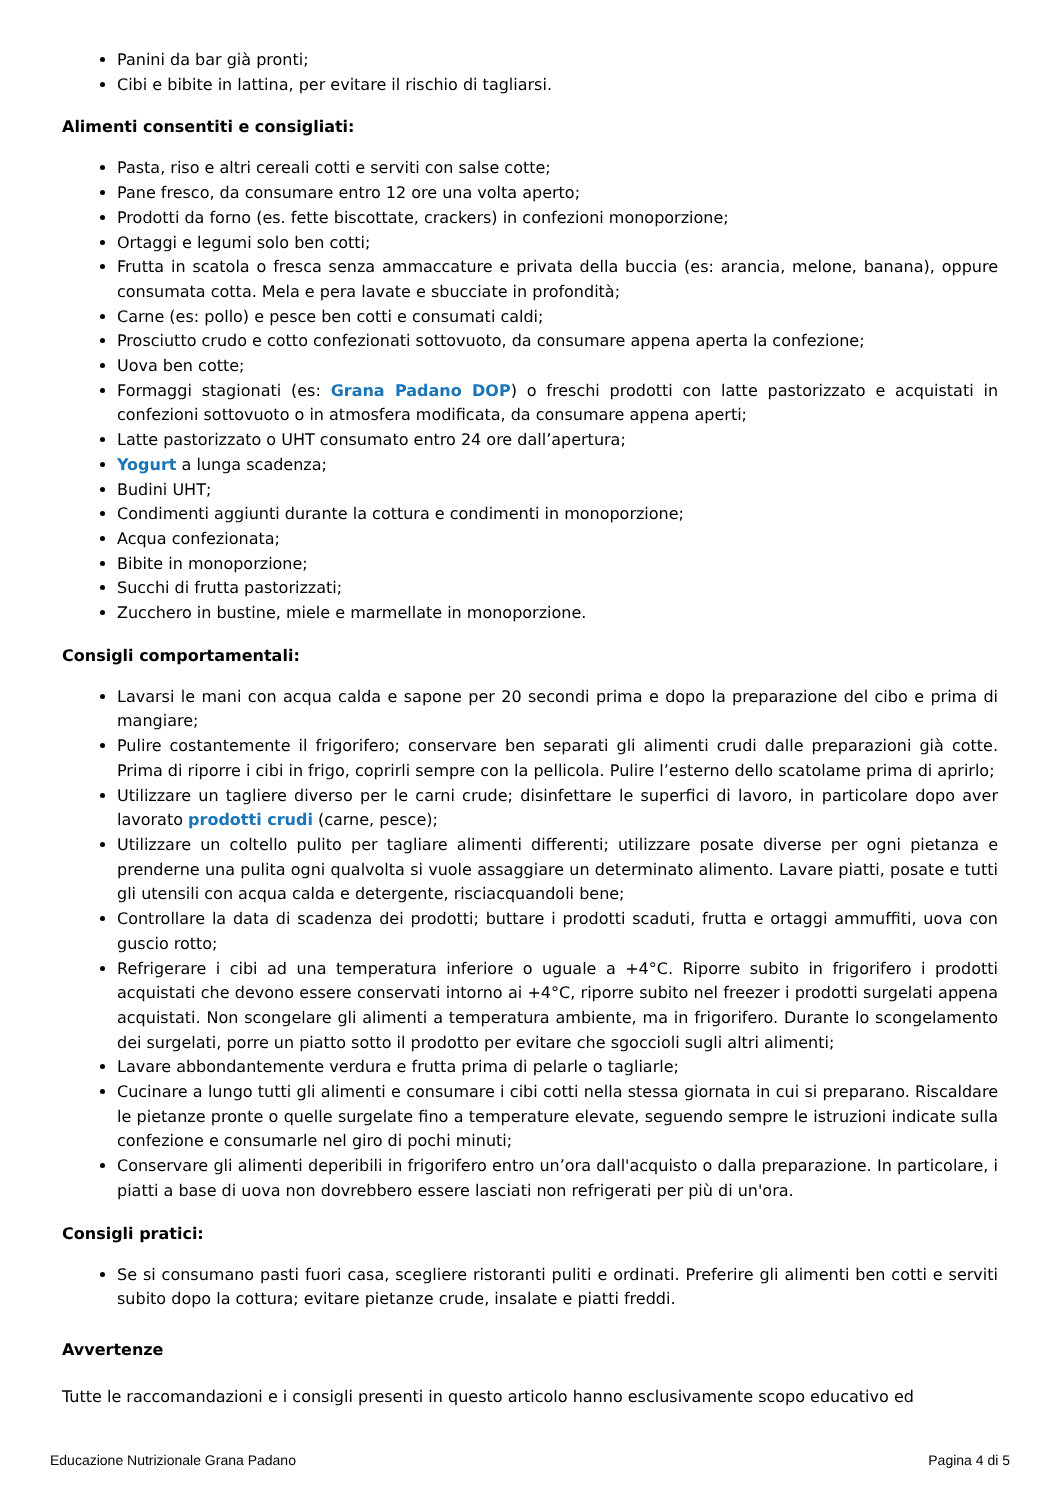Panini da bar già pronti;
Cibi e bibite in lattina, per evitare il rischio di tagliarsi.
Alimenti consentiti e consigliati:
Pasta, riso e altri cereali cotti e serviti con salse cotte;
Pane fresco, da consumare entro 12 ore una volta aperto;
Prodotti da forno (es. fette biscottate, crackers) in confezioni monoporzione;
Ortaggi e legumi solo ben cotti;
Frutta in scatola o fresca senza ammaccature e privata della buccia (es: arancia, melone, banana), oppure consumata cotta. Mela e pera lavate e sbucciate in profondità;
Carne (es: pollo) e pesce ben cotti e consumati caldi;
Prosciutto crudo e cotto confezionati sottovuoto, da consumare appena aperta la confezione;
Uova ben cotte;
Formaggi stagionati (es: Grana Padano DOP) o freschi prodotti con latte pastorizzato e acquistati in confezioni sottovuoto o in atmosfera modificata, da consumare appena aperti;
Latte pastorizzato o UHT consumato entro 24 ore dall’apertura;
Yogurt a lunga scadenza;
Budini UHT;
Condimenti aggiunti durante la cottura e condimenti in monoporzione;
Acqua confezionata;
Bibite in monoporzione;
Succhi di frutta pastorizzati;
Zucchero in bustine, miele e marmellate in monoporzione.
Consigli comportamentali:
Lavarsi le mani con acqua calda e sapone per 20 secondi prima e dopo la preparazione del cibo e prima di mangiare;
Pulire costantemente il frigorifero; conservare ben separati gli alimenti crudi dalle preparazioni già cotte. Prima di riporre i cibi in frigo, coprirli sempre con la pellicola. Pulire l’esterno dello scatolame prima di aprirlo;
Utilizzare un tagliere diverso per le carni crude; disinfettare le superfici di lavoro, in particolare dopo aver lavorato prodotti crudi (carne, pesce);
Utilizzare un coltello pulito per tagliare alimenti differenti; utilizzare posate diverse per ogni pietanza e prenderne una pulita ogni qualvolta si vuole assaggiare un determinato alimento. Lavare piatti, posate e tutti gli utensili con acqua calda e detergente, risciacquandoli bene;
Controllare la data di scadenza dei prodotti; buttare i prodotti scaduti, frutta e ortaggi ammuffiti, uova con guscio rotto;
Refrigerare i cibi ad una temperatura inferiore o uguale a +4°C. Riporre subito in frigorifero i prodotti acquistati che devono essere conservati intorno ai +4°C, riporre subito nel freezer i prodotti surgelati appena acquistati. Non scongelare gli alimenti a temperatura ambiente, ma in frigorifero. Durante lo scongelamento dei surgelati, porre un piatto sotto il prodotto per evitare che sgoccioli sugli altri alimenti;
Lavare abbondantemente verdura e frutta prima di pelarle o tagliarle;
Cucinare a lungo tutti gli alimenti e consumare i cibi cotti nella stessa giornata in cui si preparano. Riscaldare le pietanze pronte o quelle surgelate fino a temperature elevate, seguendo sempre le istruzioni indicate sulla confezione e consumarle nel giro di pochi minuti;
Conservare gli alimenti deperibili in frigorifero entro un’ora dall'acquisto o dalla preparazione. In particolare, i piatti a base di uova non dovrebbero essere lasciati non refrigerati per più di un'ora.
Consigli pratici:
Se si consumano pasti fuori casa, scegliere ristoranti puliti e ordinati. Preferire gli alimenti ben cotti e serviti subito dopo la cottura; evitare pietanze crude, insalate e piatti freddi.
Avvertenze
Tutte le raccomandazioni e i consigli presenti in questo articolo hanno esclusivamente scopo educativo ed
Educazione Nutrizionale Grana Padano Pagina 4 di 5